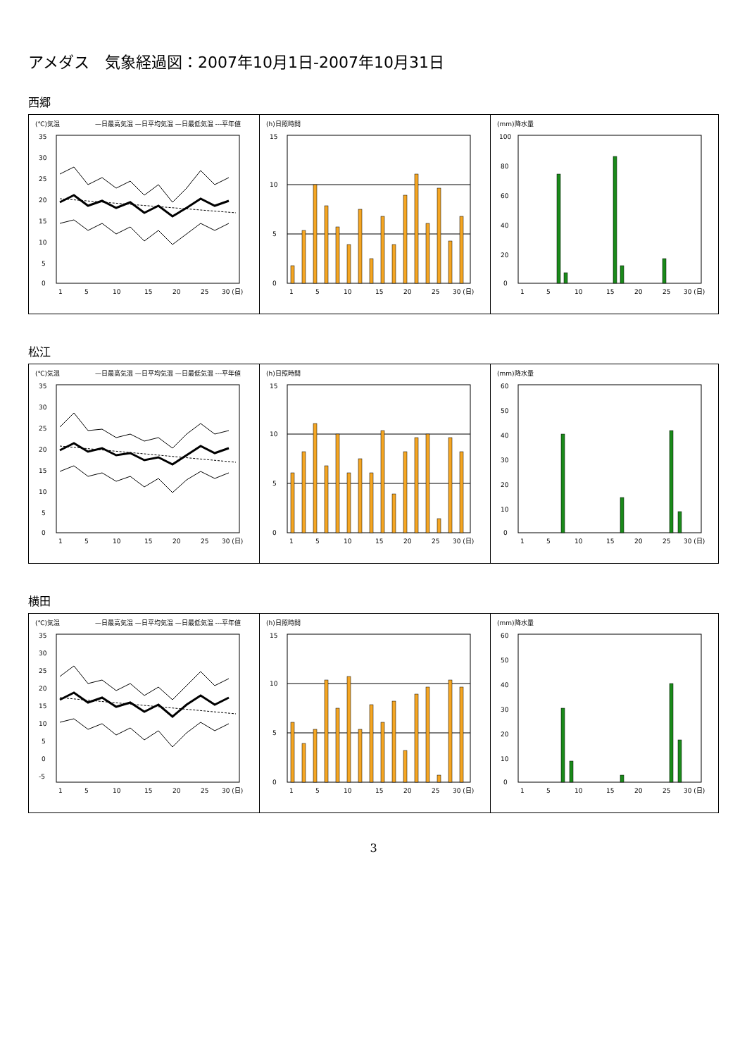アメダス　気象経過図：2007年10月1日-2007年10月31日
西郷
(℃)気温
—日最高気温 —日平均気温 —日最低気温 ---平年値
35
30
25
20
15
10
5
0
1
5
10
15
20
25
30 (日)
(h)日照時間
15
10
5
0
1
5
10
15
20
25
30 (日)
(mm)降水量
100
80
60
40
20
0
1
5
10
15
20
25
30 (日)
松江
(℃)気温
—日最高気温 —日平均気温 —日最低気温 ---平年値
35
30
25
20
15
10
5
0
1
5
10
15
20
25
30 (日)
(h)日照時間
15
10
5
0
1
5
10
15
20
25
30 (日)
(mm)降水量
60
50
40
30
20
10
0
1
5
10
15
20
25
30 (日)
横田
(℃)気温
—日最高気温 —日平均気温 —日最低気温 ---平年値
35
30
25
20
15
10
5
0
-5
1
5
10
15
20
25
30 (日)
(h)日照時間
15
10
5
0
1
5
10
15
20
25
30 (日)
(mm)降水量
60
50
40
30
20
10
0
1
5
10
15
20
25
30 (日)
3